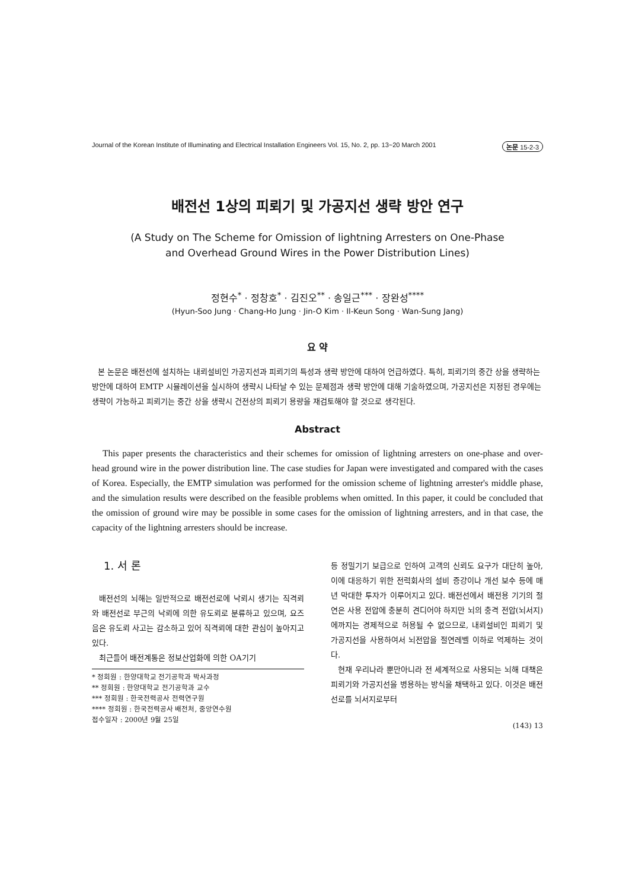Journal of the Korean Institute of Illuminating and Electrical Installation Engineers Vol. 15, No. 2, pp. 13~20 March 2001 논문 15-2-3
배전선 1상의 피뢰기 및 가공지선 생략 방안 연구
(A Study on The Scheme for Omission of lightning Arresters on One-Phase
and Overhead Ground Wires in the Power Distribution Lines)
정현수<sup>*</sup> · 정창호<sup>*</sup> · 김진오<sup>**</sup> · 송일근<sup>***</sup> · 장완성<sup>****</sup>
(Hyun-Soo Jung · Chang-Ho Jung · Jin-O Kim · Il-Keun Song · Wan-Sung Jang)
요 약
본 논문은 배전선에 설치하는 내뢰설비인 가공지선과 피뢰기의 특성과 생략 방안에 대하여 언급하였다. 특히, 피뢰기의 중간 상을 생략하는 방안에 대하여 EMTP 시뮬레이션을 실시하여 생략시 나타날 수 있는 문제점과 생략 방안에 대해 기술하였으며, 가공지선은 지정된 경우에는 생략이 가능하고 피뢰기는 중간 상을 생략시 건전상의 피뢰기 용량을 재검토해야 할 것으로 생각된다.
Abstract
This paper presents the characteristics and their schemes for omission of lightning arresters on one-phase and over-head ground wire in the power distribution line. The case studies for Japan were investigated and compared with the cases of Korea. Especially, the EMTP simulation was performed for the omission scheme of lightning arrester's middle phase, and the simulation results were described on the feasible problems when omitted. In this paper, it could be concluded that the omission of ground wire may be possible in some cases for the omission of lightning arresters, and in that case, the capacity of the lightning arresters should be increase.
1. 서 론
배전선의 뇌해는 일반적으로 배전선로에 낙뢰시 생기는 직격뢰와 배전선로 부근의 낙뢰에 의한 유도뢰로 분류하고 있으며, 요즈음은 유도뢰 사고는 감소하고 있어 직격뢰에 대한 관심이 높아지고 있다.
최근들어 배전계통은 정보산업화에 의한 OA기기
* 정회원 : 한양대학교 전기공학과 박사과정
** 정회원 : 한양대학교 전기공학과 교수
*** 정회원 : 한국전력공사 전력연구원
**** 정회원 : 한국전력공사 배전처, 중앙연수원
접수일자 : 2000년 9월 25일
등 정밀기기 보급으로 인하여 고객의 신뢰도 요구가 대단히 높아, 이에 대응하기 위한 전력회사의 설비 증강이나 개선 보수 등에 매년 막대한 투자가 이루어지고 있다. 배전선에서 배전용 기기의 절연은 사용 전압에 충분히 견디어야 하지만 뇌의 충격 전압(뇌서지)에까지는 경제적으로 허용될 수 없으므로, 내뢰설비인 피뢰기 및 가공지선을 사용하여서 뇌전압을 절연레벨 이하로 억제하는 것이다.
현재 우리나라 뿐만아니라 전 세계적으로 사용되는 뇌해 대책은 피뢰기와 가공지선을 병용하는 방식을 채택하고 있다. 이것은 배전선로를 뇌서지로부터
(143) 13